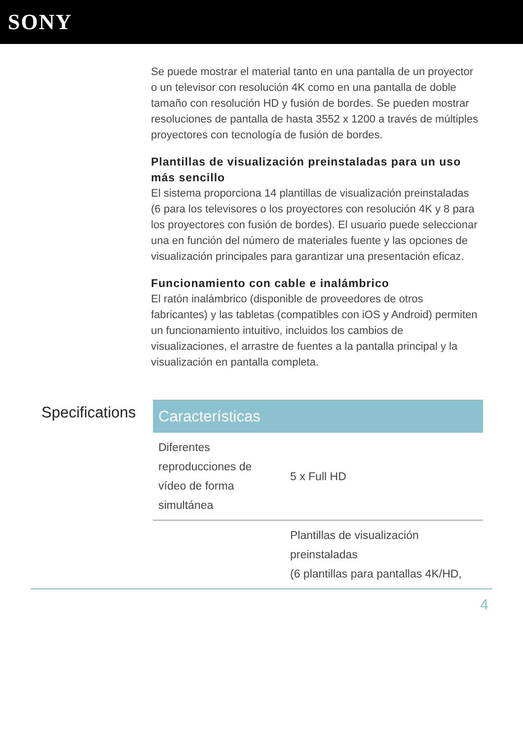SONY
Se puede mostrar el material tanto en una pantalla de un proyector o un televisor con resolución 4K como en una pantalla de doble tamaño con resolución HD y fusión de bordes. Se pueden mostrar resoluciones de pantalla de hasta 3552 x 1200 a través de múltiples proyectores con tecnología de fusión de bordes.
Plantillas de visualización preinstaladas para un uso más sencillo
El sistema proporciona 14 plantillas de visualización preinstaladas (6 para los televisores o los proyectores con resolución 4K y 8 para los proyectores con fusión de bordes). El usuario puede seleccionar una en función del número de materiales fuente y las opciones de visualización principales para garantizar una presentación eficaz.
Funcionamiento con cable e inalámbrico
El ratón inalámbrico (disponible de proveedores de otros fabricantes) y las tabletas (compatibles con iOS y Android) permiten un funcionamiento intuitivo, incluidos los cambios de visualizaciones, el arrastre de fuentes a la pantalla principal y la visualización en pantalla completa.
Specifications
| Características | |
| --- | --- |
| Diferentes reproducciones de vídeo de forma simultánea | 5 x Full HD |
| | Plantillas de visualización preinstaladas (6 plantillas para pantallas 4K/HD, |
4